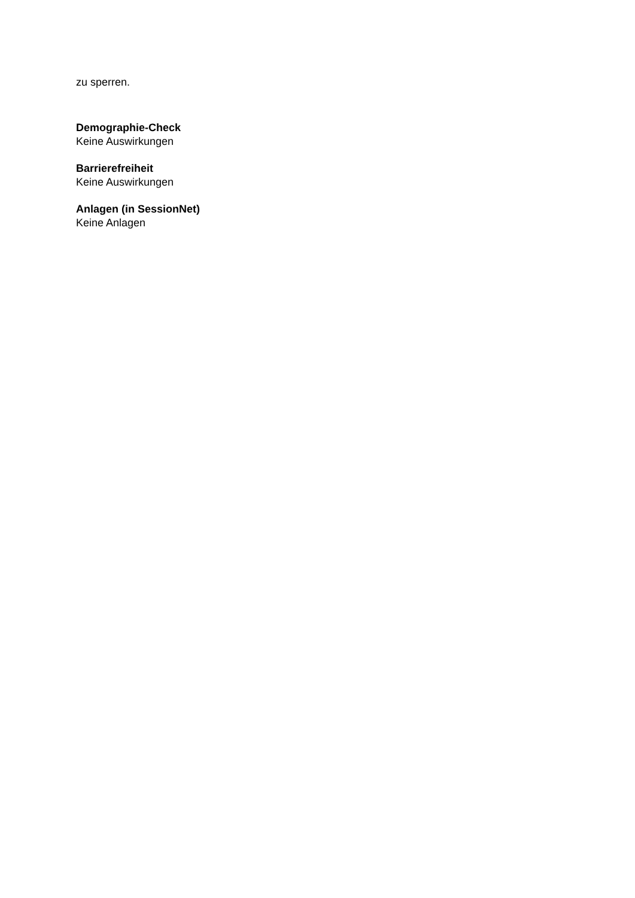zu sperren.
Demographie-Check
Keine Auswirkungen
Barrierefreiheit
Keine Auswirkungen
Anlagen (in SessionNet)
Keine Anlagen